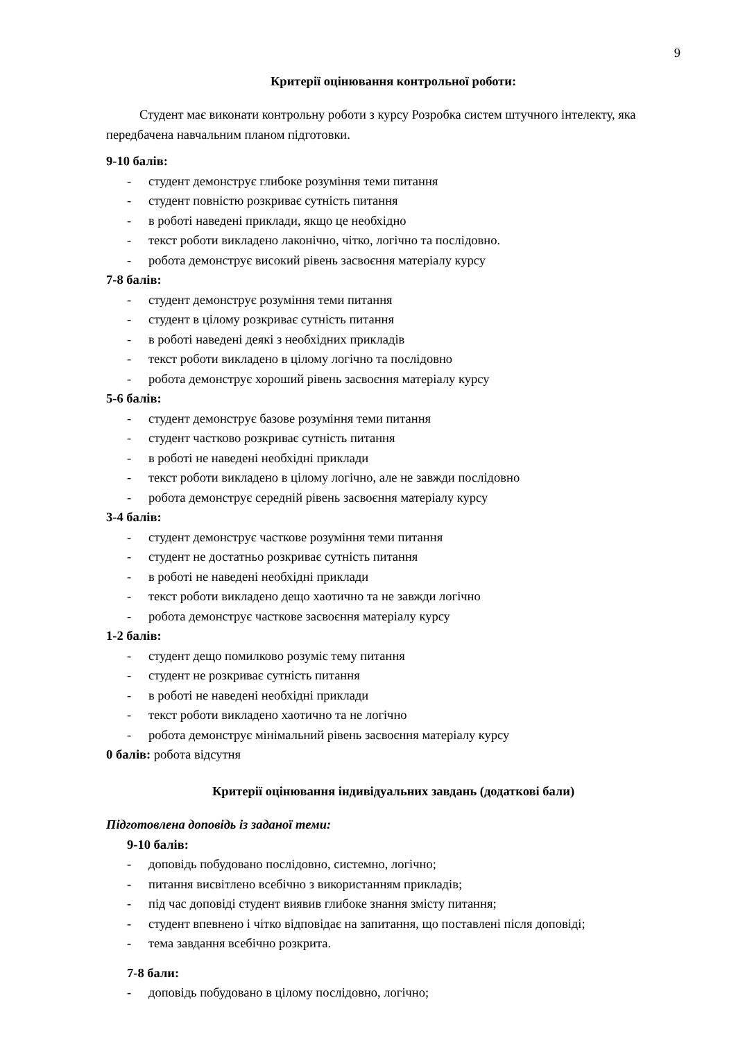9
Критерії оцінювання контрольної роботи:
Студент має виконати контрольну роботи з курсу Розробка систем штучного інтелекту, яка передбачена навчальним планом підготовки.
9-10 балів:
- студент демонструє глибоке розуміння теми питання
- студент повністю розкриває сутність питання
- в роботі наведені приклади, якщо це необхідно
- текст роботи викладено лаконічно, чітко, логічно та послідовно.
- робота демонструє високий рівень засвоєння матеріалу курсу
7-8 балів:
- студент демонструє розуміння теми питання
- студент в цілому розкриває сутність питання
- в роботі наведені деякі з необхідних прикладів
- текст роботи викладено в цілому логічно та послідовно
- робота демонструє хороший рівень засвоєння матеріалу курсу
5-6 балів:
- студент демонструє базове розуміння теми питання
- студент частково розкриває сутність питання
- в роботі не наведені необхідні приклади
- текст роботи викладено в цілому логічно, але не завжди послідовно
- робота демонструє середній рівень засвоєння матеріалу курсу
3-4 балів:
- студент демонструє часткове розуміння теми питання
- студент не достатньо розкриває сутність питання
- в роботі не наведені необхідні приклади
- текст роботи викладено дещо хаотично та не завжди логічно
- робота демонструє часткове засвоєння матеріалу курсу
1-2 балів:
- студент дещо помилково розуміє тему питання
- студент не розкриває сутність питання
- в роботі не наведені необхідні приклади
- текст роботи викладено хаотично та не логічно
- робота демонструє мінімальний рівень засвоєння матеріалу курсу
0 балів: робота відсутня
Критерії оцінювання індивідуальних завдань (додаткові бали)
Підготовлена доповідь із заданої теми:
9-10 балів:
- доповідь побудовано послідовно, системно, логічно;
- питання висвітлено всебічно з використанням прикладів;
- під час доповіді студент виявив глибоке знання змісту питання;
- студент впевнено і чітко відповідає на запитання, що поставлені після доповіді;
- тема завдання всебічно розкрита.
7-8 бали:
- доповідь побудовано в цілому послідовно, логічно;